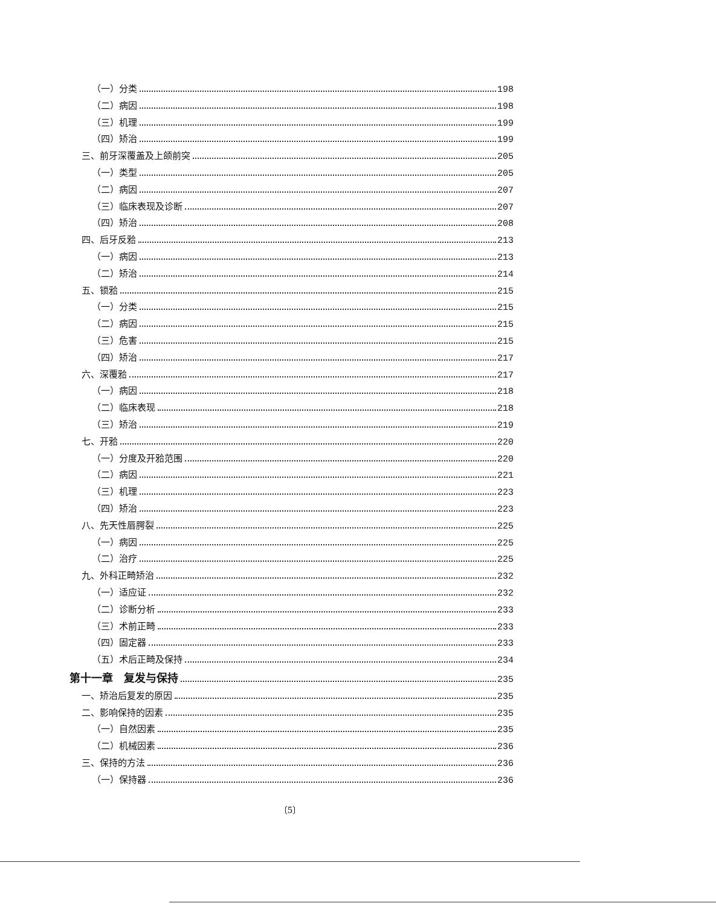（一）分类 198
（二）病因 198
（三）机理 199
（四）矫治 199
三、前牙深覆盖及上颌前突 205
（一）类型 205
（二）病因 207
（三）临床表现及诊断 207
（四）矫治 208
四、后牙反𬌗 213
（一）病因 213
（二）矫治 214
五、锁𬌗 215
（一）分类 215
（二）病因 215
（三）危害 215
（四）矫治 217
六、深覆𬌗 217
（一）病因 218
（二）临床表现 218
（三）矫治 219
七、开𬌗 220
（一）分度及开𬌗范围 220
（二）病因 221
（三）机理 223
（四）矫治 223
八、先天性唇腭裂 225
（一）病因 225
（二）治疗 225
九、外科正畸矫治 232
（一）适应证 232
（二）诊断分析 233
（三）术前正畸 233
（四）固定器 233
（五）术后正畸及保持 234
第十一章　复发与保持 235
一、矫治后复发的原因 235
二、影响保持的因素 235
（一）自然因素 235
（二）机械因素 236
三、保持的方法 236
（一）保持器 236
〔5〕